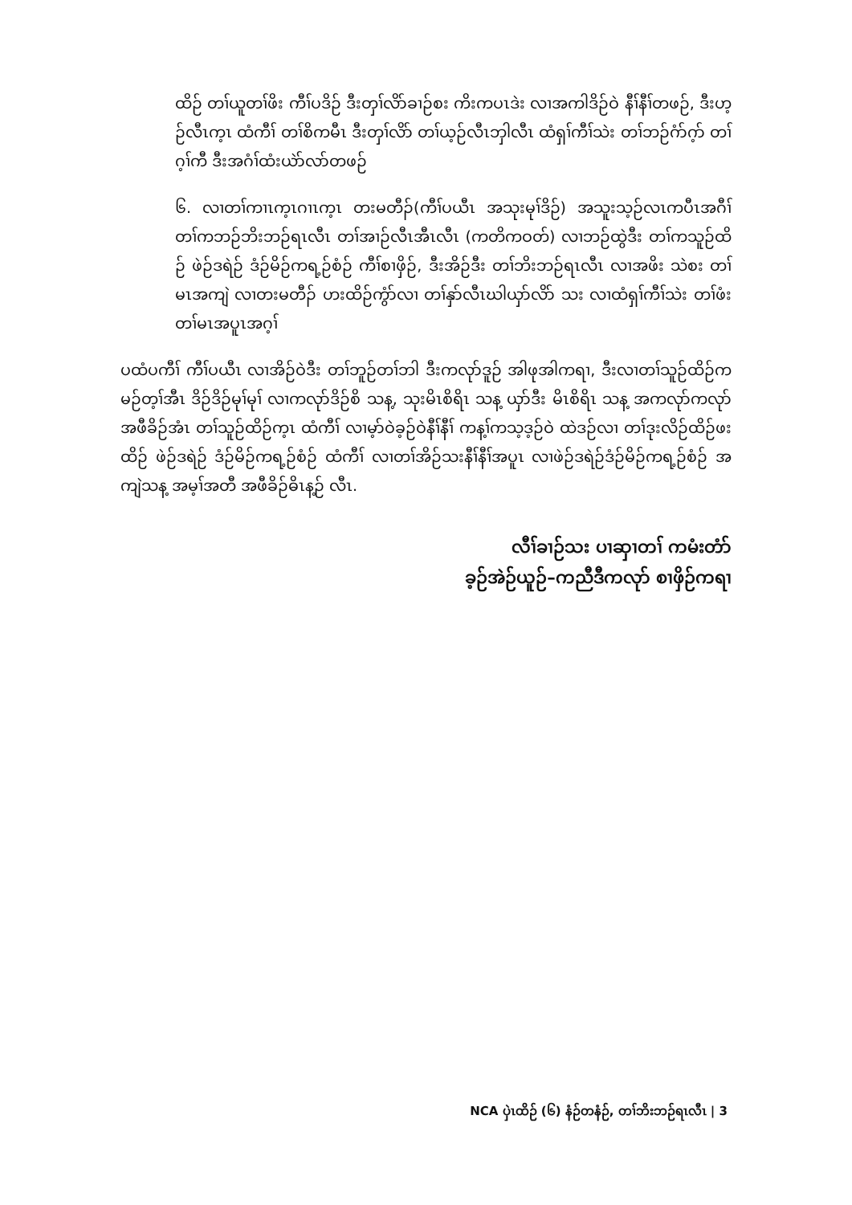ထိဉ် တၢ်ယူတၢ်ဖိး ကီၢ်ပဒိဉ် ဒီးတှၢ်လိာ်ခၢဉ်စး ကိးကပၤဒဲး လၢအကါဒိဉ်ဝဲ နီၢ်နီၢ်တဖဉ်, ဒီးဟ့ဉ်လီၤက့ၤ ထံကီၢ် တၢ်စိကမီၤ ဒီးတှၢ်လိာ် တၢ်ယ့ဉ်လီၤဘှါလီၤ ထံရှၢ်ကီၢ်သဲး တၢ်ဘဉ်ဂံာ်ဂ့ာ် တၢ်ဂ့ၢ်ကီ ဒီးအဂံၢ်ထံးယဲာ်လာ်တဖဉ်
၆. လၢတၢ်ကၢၤက့ၤဂၢၤက့ၤ တးမတီၣ်(ကီၢ်ပယီၤ အသုးမုၢ်ဒိဉ်) အသူးသ့ဉ်လၤကပီၤအဂီၢ် တၢ်ကဘဉ်ဘိးဘဉ်ရၤလီၤ တၢ်အၢဉ်လီၤအီၤလီၤ (ကတိကဝတ်) လၢဘဉ်ထွဲဒီး တၢ်ကသူဉ်ထိဉ် ဖဲဉ်ဒရဲဉ် ဒံဉ်မိဉ်ကရ့ဉ်စံဉ် ကီၢ်စၢဖှိဉ်, ဒီးအိဉ်ဒီး တၢ်ဘိးဘဉ်ရၤလီၤ လၢအဖိး သဲစး တၢ်မၤအကျဲ လၢတးမတီၣ် ဟးထိဉ်ကွံာ်လၢ တၢ်နှာ်လီၤဃါယှာ်လိာ် သး လၢထံရှၢ်ကီၢ်သဲး တၢ်ဖံးတၢ်မၤအပူၤအဂ့ၢ်
ပထံပကီၢ် ကီၢ်ပယီၤ လၢအိဉ်ဝဲဒီး တၢ်ဘူဉ်တၢ်ဘါ ဒီးကလုာ်ဒူဉ် အါဖုအါကရၢ, ဒီးလၢတၢ်သူဉ်ထိဉ်ကမဉ်တ့ၢ်အီၤ ဒိဉ်ဒိဉ်မုၢ်မုၢ် လၢကလုာ်ဒိဉ်စိ သန့, သုးမိၤစိရိၤ သန့ ယှာ်ဒီး မိၤစိရိၤ သန့ အကလုာ်ကလုာ် အဖီခိဉ်အံၤ တၢ်သူဉ်ထိဉ်က့ၤ ထံကီၢ် လၢမ့ာ်ဝဲခ့ဉ်ဝဲနီၢ်နီၢ် ကန့ၢ်ကသ့ဒ့ဉ်ဝဲ ထဲဒဉ်လၢ တၢ်ဒုးလိဉ်ထိဉ်ဖးထိဉ် ဖဲဉ်ဒရဲဉ် ဒံဉ်မိဉ်ကရ့ဉ်စံဉ် ထံကီၢ် လၢတၢ်အိဉ်သးနီၢ်နီၢ်အပူၤ လၢဖဲဉ်ဒရဲဉ်ဒံဉ်မိဉ်ကရ့ဉ်စံဉ် အကျဲသန့ အမ့ၢ်အတီ အဖီခိဉ်ဓိၤန့ဉ် လီၤ.
လီၢ်ခၢဉ်သး ပၢဆှၢတၢ် ကမံးတံာ်
ခ့ဉ်အဲဉ်ယူဉ်–ကညီဒီကလုာ် စၢဖှိဉ်ကရၢ
NCA ပှဲၤထိဉ် (၆) နံဉ်တနံဉ်, တၢ်ဘိးဘဉ်ရၤလီၤ | 3